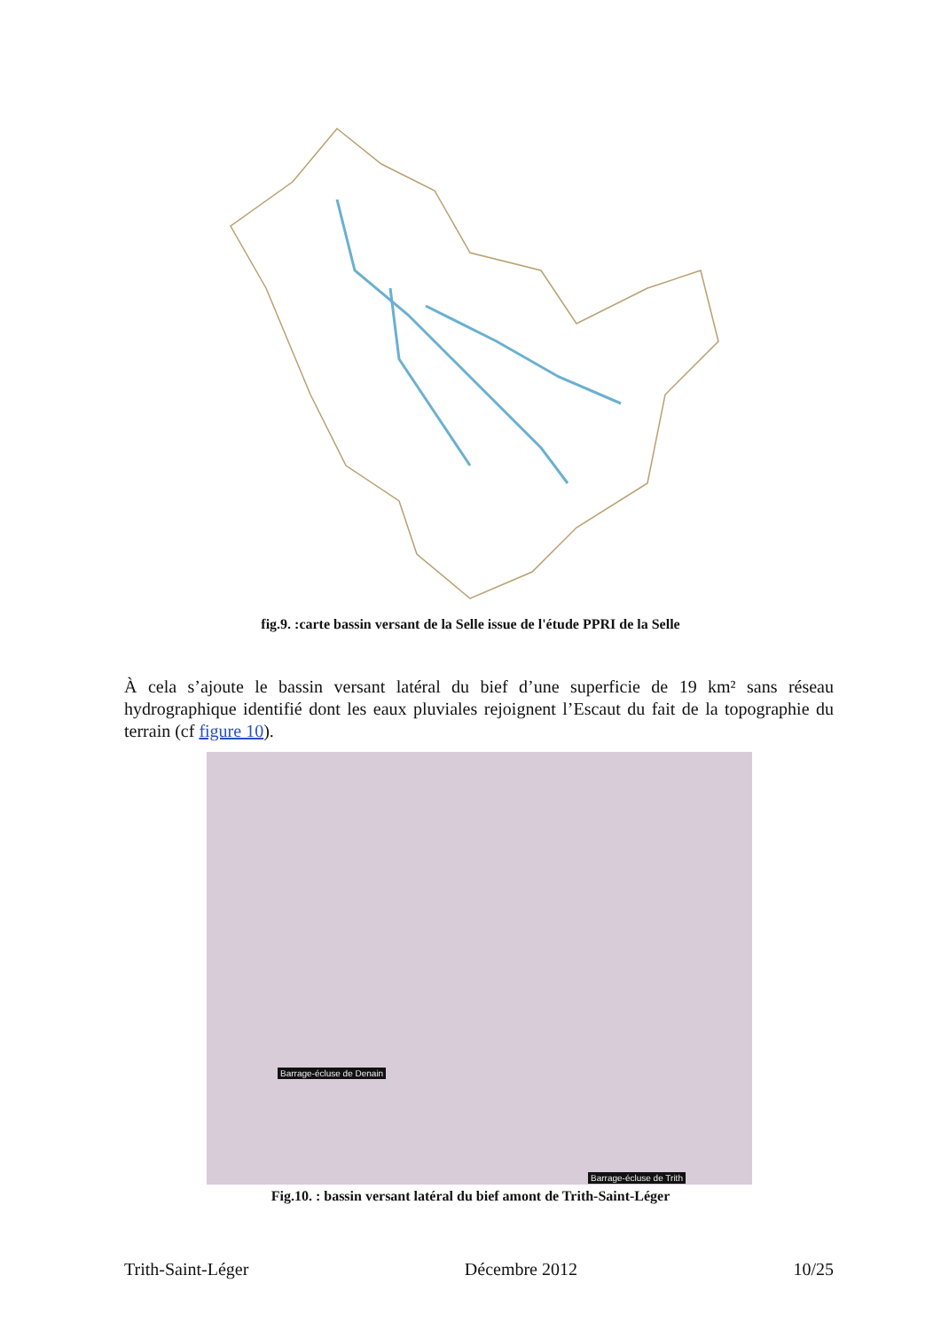fig.9. :carte bassin versant de la Selle issue de l'étude PPRI de la Selle
À cela s’ajoute le bassin versant latéral du bief d’une superficie de 19 km² sans réseau hydrographique identifié dont les eaux pluviales rejoignent l’Escaut du fait de la topographie du terrain (cf figure 10).
Barrage-écluse de Denain
Barrage-écluse de Trith
Fig.10. : bassin versant latéral du bief amont de Trith-Saint-Léger
Trith-Saint-Léger Décembre 2012 10/25